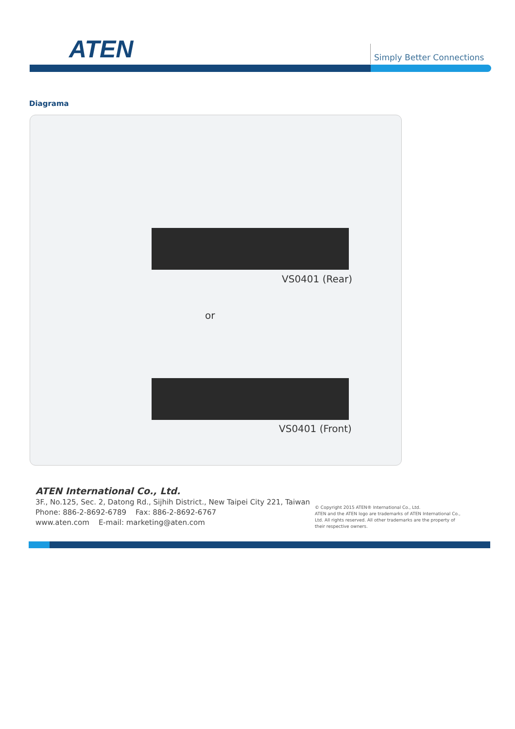ATEN Simply Better Connections
Diagrama
VS0401 (Rear)
or
VS0401 (Front)
ATEN International Co., Ltd.
3F., No.125, Sec. 2, Datong Rd., Sijhih District., New Taipei City 221, Taiwan
Phone: 886-2-8692-6789 Fax: 886-2-8692-6767
www.aten.com E-mail: marketing@aten.com
© Copyright 2015 ATEN® International Co., Ltd.
ATEN and the ATEN logo are trademarks of ATEN International Co., Ltd. All rights reserved. All other trademarks are the property of their respective owners.